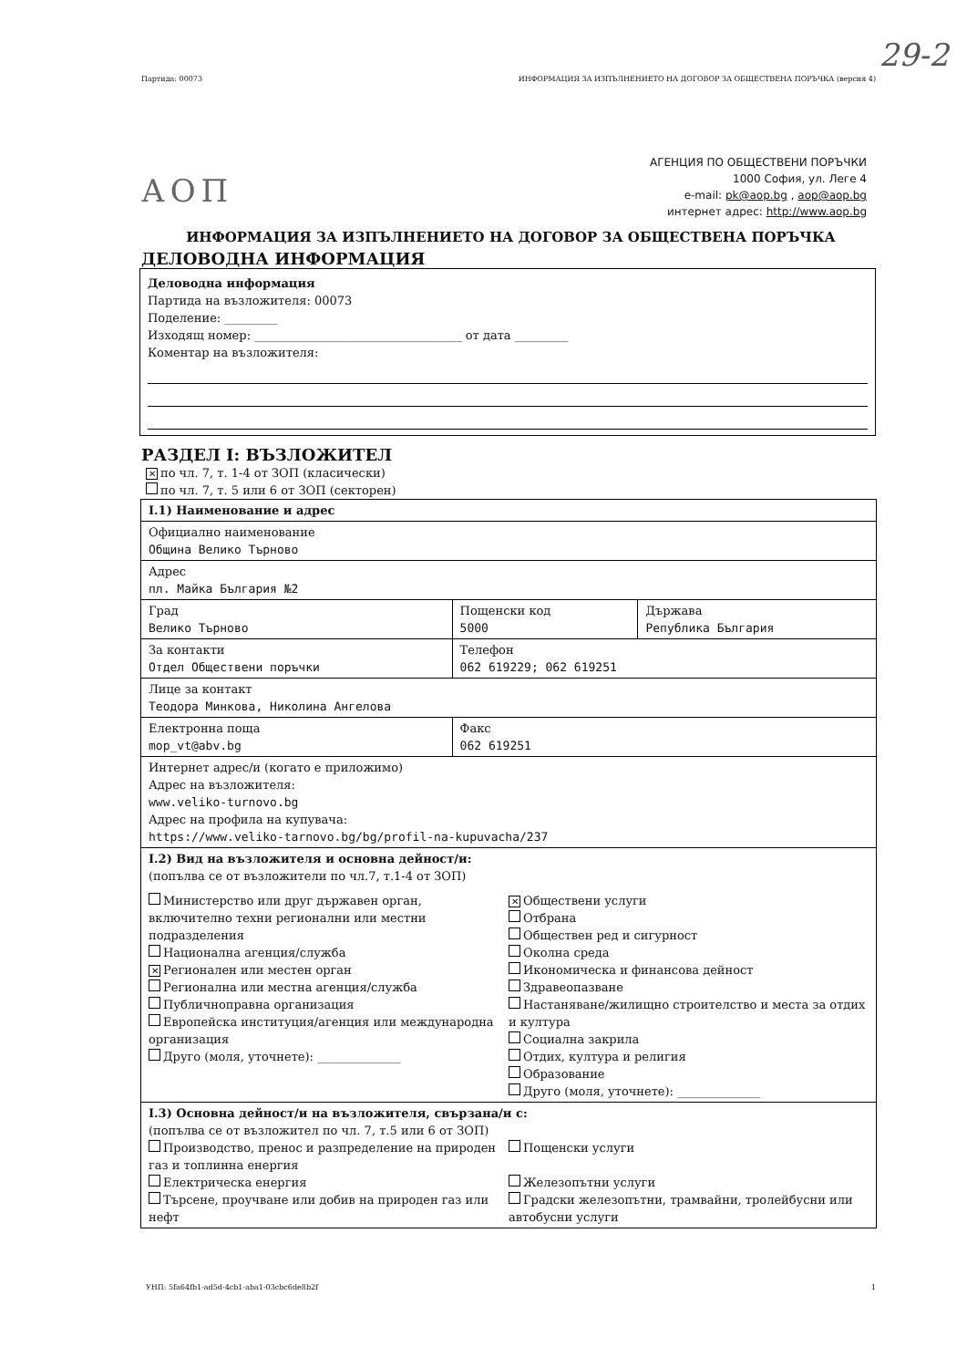29-2
Партида: 00073 ИНФОРМАЦИЯ ЗА ИЗПЪЛНЕНИЕТО НА ДОГОВОР ЗА ОБЩЕСТВЕНА ПОРЪЧКА (версия 4)
АОП
АГЕНЦИЯ ПО ОБЩЕСТВЕНИ ПОРЪЧКИ
1000 София, ул. Леге 4
e-mail: pk@aop.bg , aop@aop.bg
интернет адрес: http://www.aop.bg
ИНФОРМАЦИЯ ЗА ИЗПЪЛНЕНИЕТО НА ДОГОВОР ЗА ОБЩЕСТВЕНА ПОРЪЧКА
ДЕЛОВОДНА ИНФОРМАЦИЯ
Деловодна информация
Партида на възложителя: 00073
Поделение: _________
Изходящ номер: ___________________________________ от дата _________
Коментар на възложителя:
РАЗДЕЛ I: ВЪЗЛОЖИТЕЛ
✕ по чл. 7, т. 1-4 от ЗОП (класически)
по чл. 7, т. 5 или 6 от ЗОП (секторен)
| I.1) Наименование и адрес | | |
| Официално наименование Община Велико Търново | | |
| Адрес пл. Майка България №2 | | |
| Град Велико Търново | Пощенски код 5000 | Държава Република България |
| За контакти Отдел Обществени поръчки | Телефон 062 619229; 062 619251 | |
| Лице за контакт Теодора Минкова, Николина Ангелова | | |
| Електронна поща mop_vt@abv.bg | Факс 062 619251 | |
| Интернет адрес/и (когато е приложимо) Адрес на възложителя: www.veliko-turnovo.bg Адрес на профила на купувача: https://www.veliko-tarnovo.bg/bg/profil-na-kupuvacha/237 | | |
| I.2) Вид на възложителя и основна дейност/и: (попълва се от възложители по чл.7, т.1-4 от ЗОП) Министерство или друг държавен орган, включително техни регионални или местни подразделения Национална агенция/служба ✕ Регионален или местен орган Регионална или местна агенция/служба Публичноправна организация Европейска институция/агенция или международна организация Друго (моля, уточнете): ______________ ✕ Обществени услуги Отбрана Обществен ред и сигурност Околна среда Икономическа и финансова дейност Здравеопазване Настаняване/жилищно строителство и места за отдих и култура Социална закрила Отдих, култура и религия Образование Друго (моля, уточнете): ______________ | | |
| I.3) Основна дейност/и на възложителя, свързана/и с: (попълва се от възложител по чл. 7, т.5 или 6 от ЗОП) Производство, пренос и разпределение на природен газ и топлинна енергия Електрическа енергия Търсене, проучване или добив на природен газ или нефт Пощенски услуги Железопътни услуги Градски железопътни, трамвайни, тролейбусни или автобусни услуги | | |
УНП: 5fa64fb1-ad5d-4cb1-aba1-03cbc6de8b2f 1